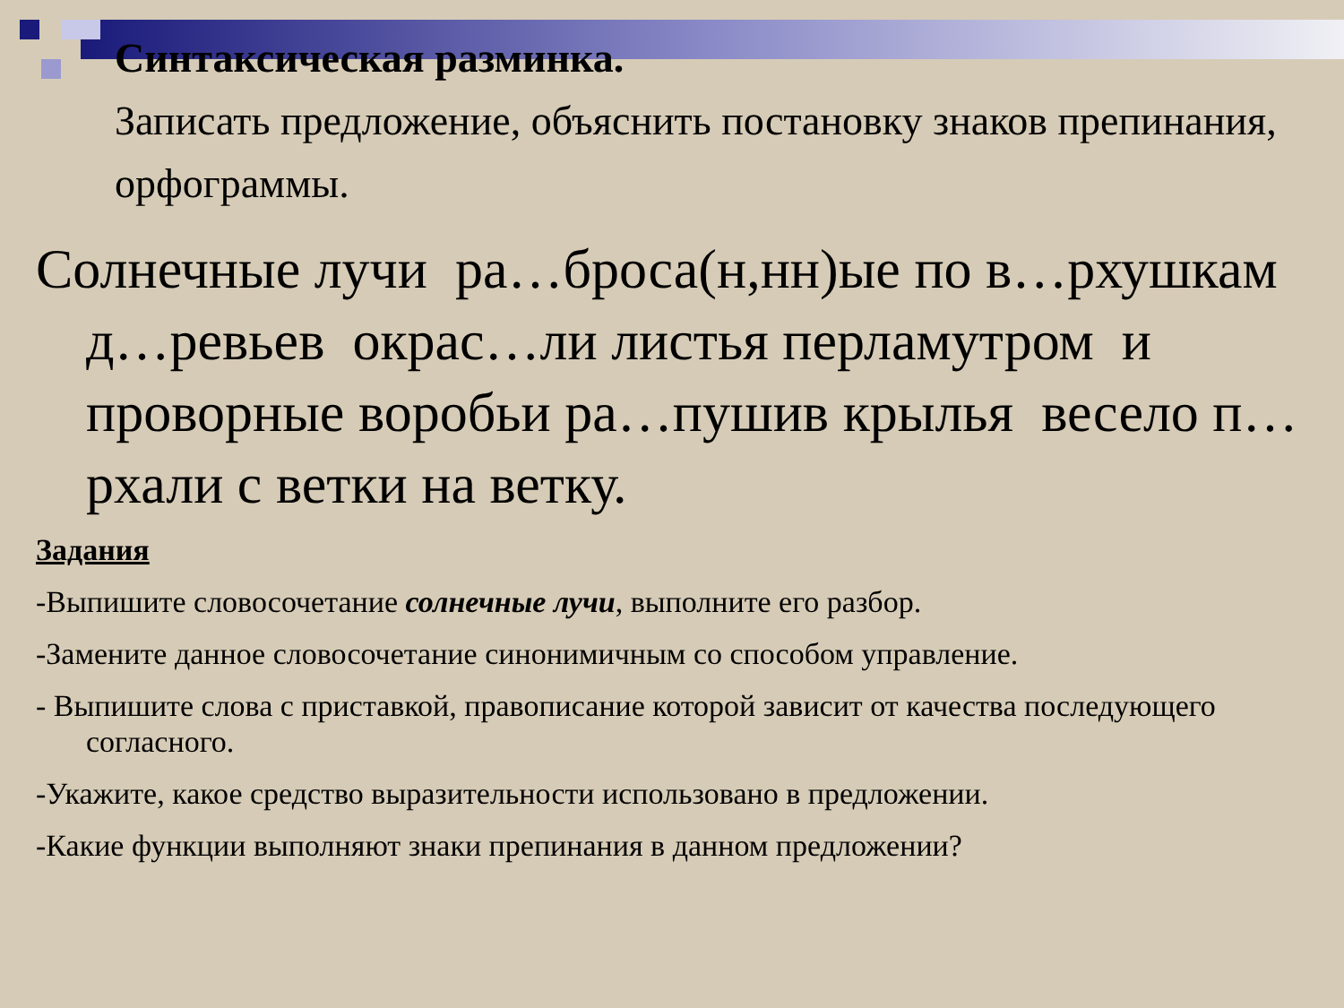Синтаксическая разминка.
Записать предложение, объяснить постановку знаков препинания, орфограммы.
Солнечные лучи ра…броса(н,нн)ые по в…рхушкам д…ревьев окрас…ли листья перламутром и проворные воробьи ра…пушив крылья весело п…рхали с ветки на ветку.
Задания
-Выпишите словосочетание солнечные лучи, выполните его разбор.
-Замените данное словосочетание синонимичным со способом управление.
- Выпишите слова с приставкой, правописание которой зависит от качества последующего согласного.
-Укажите, какое средство выразительности использовано в предложении.
-Какие функции выполняют знаки препинания в данном предложении?